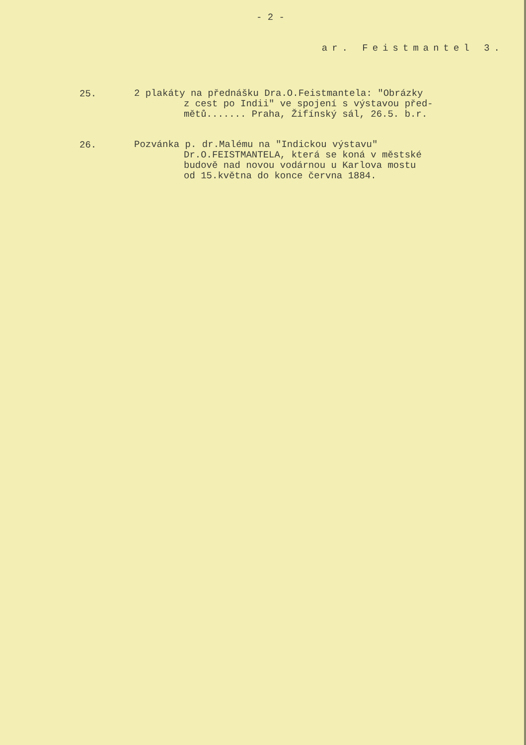- 2 -
ar. Feistmantel 3.
25.
2 plakáty na přednášku Dra.O.Feistmantela: "Obrázky
z cest po Indii" ve spojení s výstavou před-
mětů....... Praha, Žifínský sál, 26.5. b.r.
26.
Pozvánka p. dr.Malému na "Indickou výstavu"
Dr.O.FEISTMANTELA, která se koná v městské
budově nad novou vodárnou u Karlova mostu
od 15.května do konce června 1884.